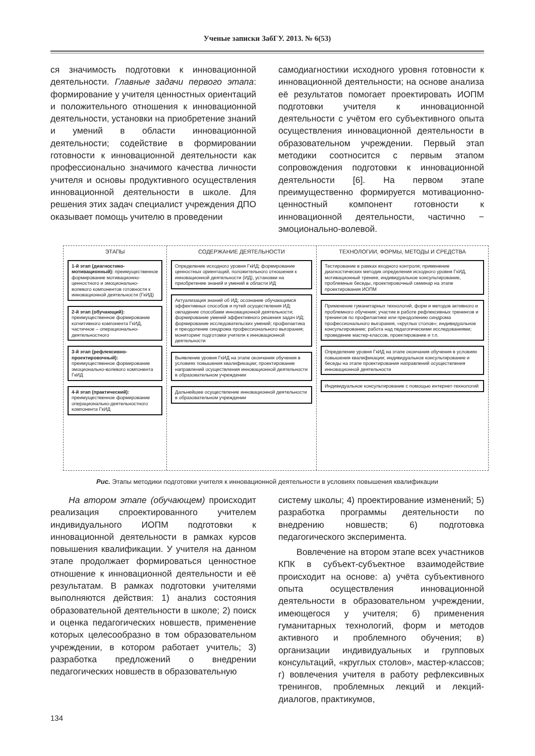Ученые записки ЗабГУ. 2013. № 6(53)
ся значимость подготовки к инновационной деятельности. Главные задачи первого этапа: формирование у учителя ценностных ориентаций и положительного отношения к инновационной деятельности, установки на приобретение знаний и умений в области инновационной деятельности; содействие в формировании готовности к инновационной деятельности как профессионально значимого качества личности учителя и основы продуктивного осуществления инновационной деятельности в школе. Для решения этих задач специалист учреждения ДПО оказывает помощь учителю в проведении
самодиагностики исходного уровня готовности к инновационной деятельности; на основе анализа её результатов помогает проектировать ИОПМ подготовки учителя к инновационной деятельности с учётом его субъективного опыта осуществления инновационной деятельности в образовательном учреждении. Первый этап методики соотносится с первым этапом сопровождения подготовки к инновационной деятельности [6]. На первом этапе преимущественно формируется мотивационно-ценностный компонент готовности к инновационной деятельности, частично − эмоционально-волевой.
ЭТАПЫ
1-й этап (диагностико-мотивационный): преимущественное формирование мотивационно-ценностного и эмоционально-волевого компонентов готовности к инновационной деятельности (ГкИД)
2-й этап (обучающий): преимущественное формирование когнитивного компонента ГкИД, частичное – операционально-деятельностного
3-й этап (рефлексивно-проектировочный): преимущественное формирование эмоционально-волевого компонента ГкИД
4-й этап (практический): преимущественное формирование операционально-деятельностного компонента ГкИД
СОДЕРЖАНИЕ ДЕЯТЕЛЬНОСТИ
Определение исходного уровня ГкИД; формирование ценностных ориентаций, положительного отношения к инновационной деятельности (ИД), установки на приобретение знаний и умений в области ИД
Актуализация знаний об ИД; осознание обучающимся эффективных способов и путей осуществления ИД; овладение способами инновационной деятельности; формирование умений эффективного решения задач ИД; формирование исследовательских умений; профилактика и преодоление синдрома профессионального выгорания; мониторинг подготовки учителя к инновационной деятельности
Выявление уровня ГкИД на этапе окончания обучения в условиях повышения квалификации; проектирование направлений осуществления инновационной деятельности в образовательном учреждении
Дальнейшее осуществление инновационной деятельности в образовательном учреждении
ТЕХНОЛОГИИ, ФОРМЫ, МЕТОДЫ И СРЕДСТВА
Тестирование в рамках входного контроля; применение диагностических методик определения исходного уровня ГкИД, мотивационный тренинг, индивидуальное консультирование, проблемные беседы, проектировочный семинар на этапе проектирования ИОПМ
Применение гуманитарных технологий, форм и методов активного и проблемного обучения; участие в работе рефлексивных тренингов и тренингов по профилактике или преодолению синдрома профессионального выгорания, «круглых столов»; индивидуальное консультирование; работа над педагогическими исследованиями; проведение мастер-классов, проектирование и т.п.
Определение уровня ГкИД на этапе окончания обучения в условиях повышения квалификации; индивидуальное консультирование и беседы на этапе проектирования направлений осуществления инновационной деятельности
Индивидуальное консультирование с помощью интернет-технологий
Рис. Этапы методики подготовки учителя к инновационной деятельности в условиях повышения квалификации
На втором этапе (обучающем) происходит реализация спроектированного учителем индивидуального ИОПМ подготовки к инновационной деятельности в рамках курсов повышения квалификации. У учителя на данном этапе продолжает формироваться ценностное отношение к инновационной деятельности и её результатам. В рамках подготовки учителями выполняются действия: 1) анализ состояния образовательной деятельности в школе; 2) поиск и оценка педагогических новшеств, применение которых целесообразно в том образовательном учреждении, в котором работает учитель; 3) разработка предложений о внедрении педагогических новшеств в образовательную
систему школы; 4) проектирование изменений; 5) разработка программы деятельности по внедрению новшеств; 6) подготовка педагогического эксперимента.
Вовлечение на втором этапе всех участников КПК в субъект-субъектное взаимодействие происходит на основе: а) учёта субъективного опыта осуществления инновационной деятельности в образовательном учреждении, имеющегося у учителя; б) применения гуманитарных технологий, форм и методов активного и проблемного обучения; в) организации индивидуальных и групповых консультаций, «круглых столов», мастер-классов; г) вовлечения учителя в работу рефлексивных тренингов, проблемных лекций и лекций-диалогов, практикумов,
134